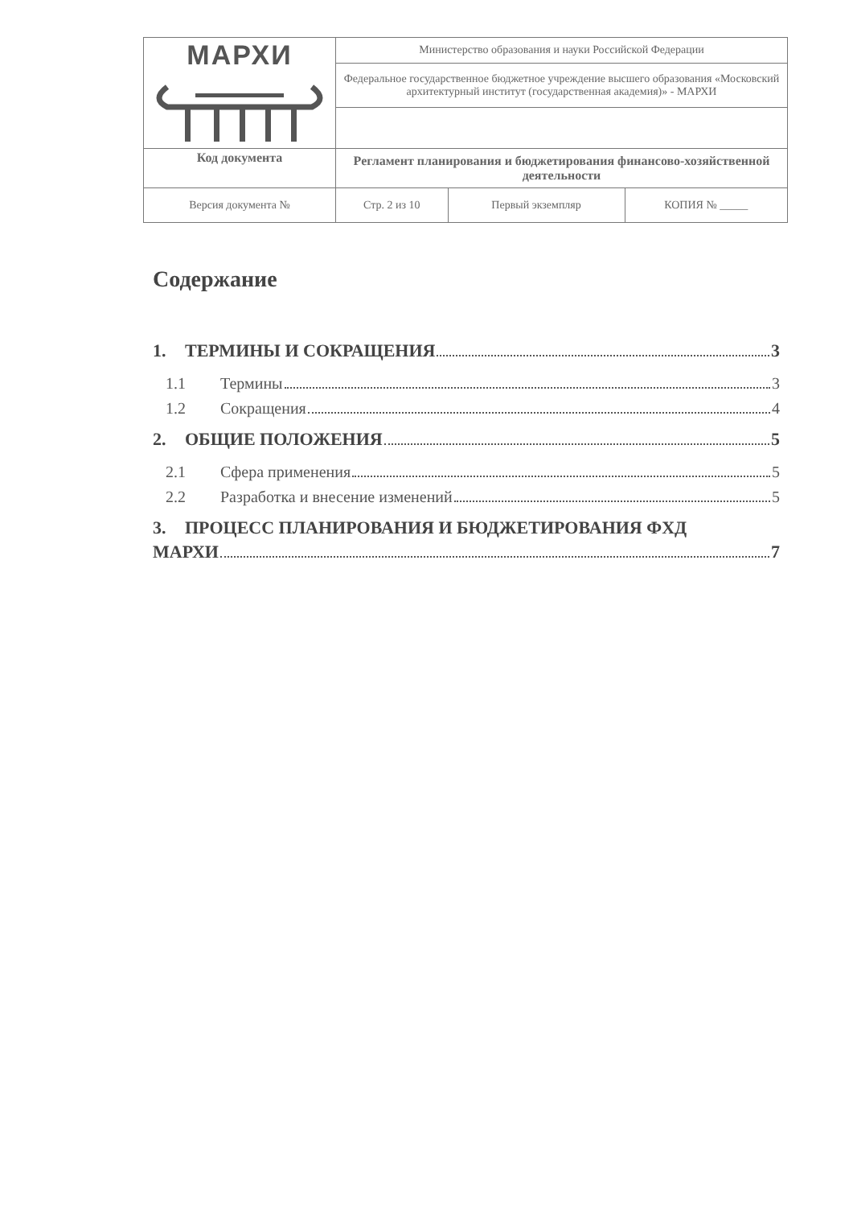| МАРХИ | Министерство образования и науки Российской Федерации | | |
| | Федеральное государственное бюджетное учреждение высшего образования «Московский архитектурный институт (государственная академия)» - МАРХИ | | |
| Код документа | Регламент планирования и бюджетирования финансово-хозяйственной деятельности | | |
| Версия документа № | Стр. 2 из 10 | Первый экземпляр | КОПИЯ № _____ |
Содержание
1. ТЕРМИНЫ И СОКРАЩЕНИЯ 3
1.1 Термины 3
1.2 Сокращения 4
2. ОБЩИЕ ПОЛОЖЕНИЯ 5
2.1 Сфера применения 5
2.2 Разработка и внесение изменений 5
3. ПРОЦЕСС ПЛАНИРОВАНИЯ И БЮДЖЕТИРОВАНИЯ ФХД
МАРХИ 7